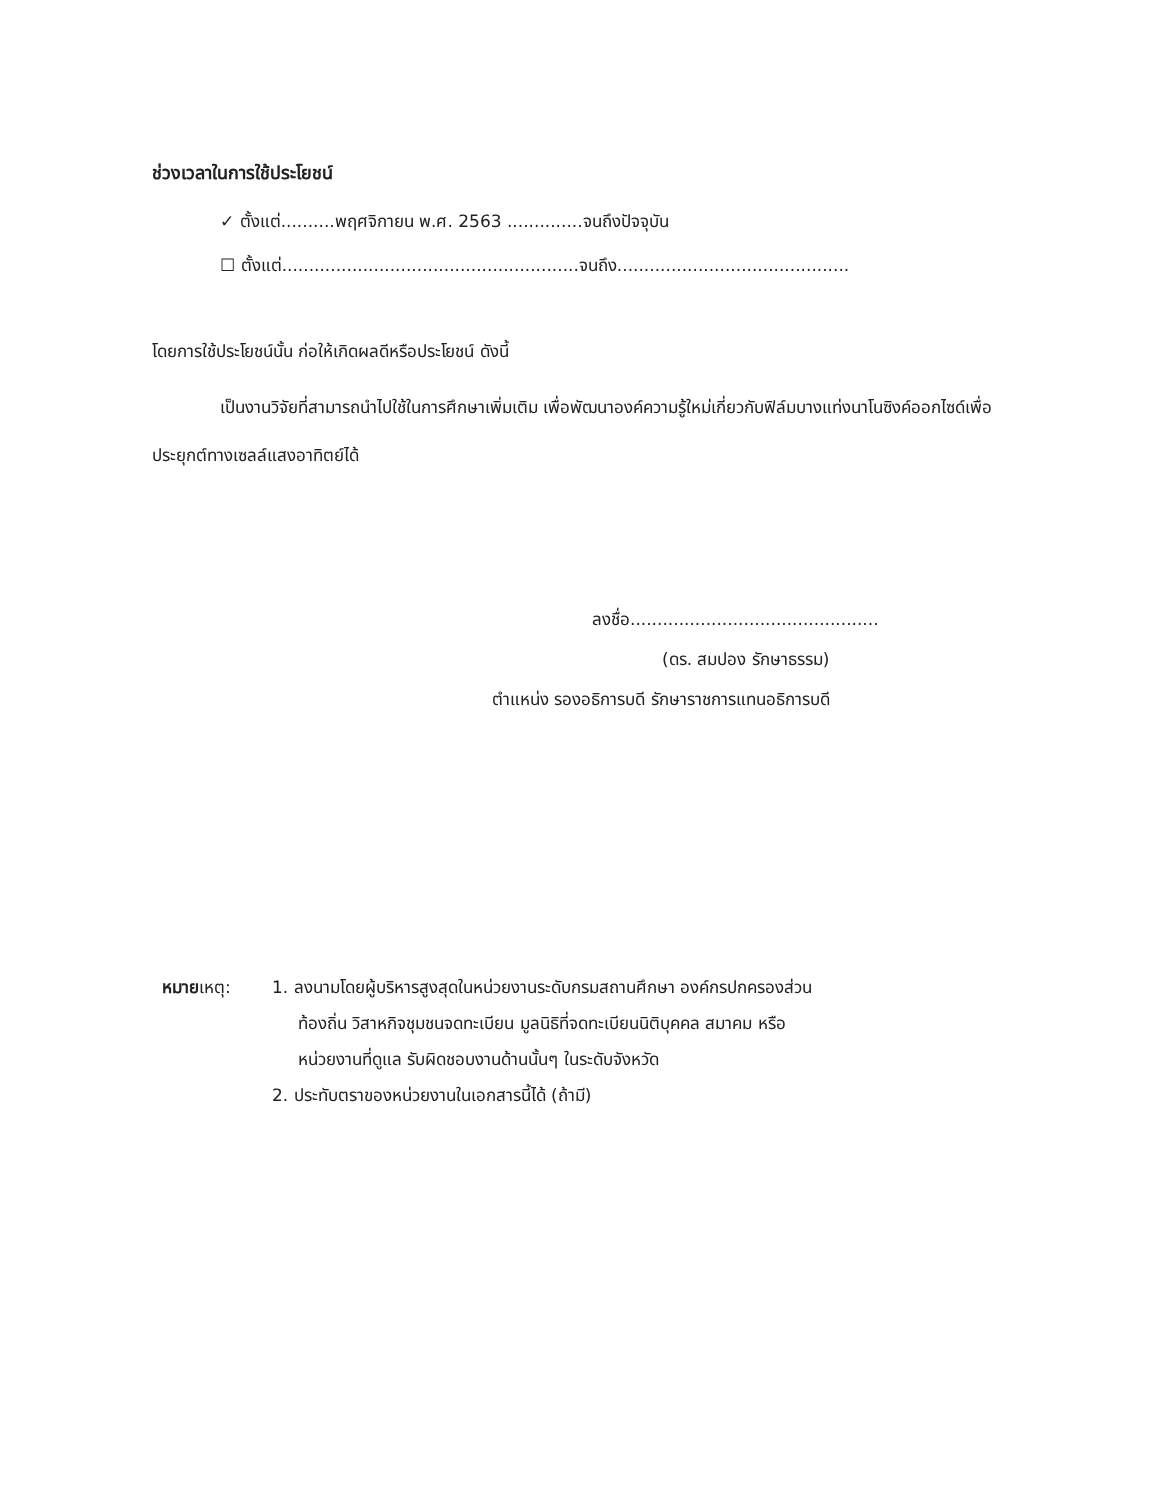ช่วงเวลาในการใช้ประโยชน์
✓ ตั้งแต่..........พฤศจิกายน พ.ศ. 2563 ..............จนถึงปัจจุบัน
☐ ตั้งแต่.......................................................จนถึง...........................................
โดยการใช้ประโยชน์นั้น ก่อให้เกิดผลดีหรือประโยชน์ ดังนี้
เป็นงานวิจัยที่สามารถนำไปใช้ในการศึกษาเพิ่มเติม เพื่อพัฒนาองค์ความรู้ใหม่เกี่ยวกับฟิล์มบางแท่งนาโนซิงค์ออกไซด์เพื่อประยุกต์ทางเซลล์แสงอาทิตย์ได้
ลงชื่อ..............................................
(ดร. สมปอง รักษาธรรม)
ตำแหน่ง รองอธิการบดี รักษาราชการแทนอธิการบดี
หมายเหตุ: 1. ลงนามโดยผู้บริหารสูงสุดในหน่วยงานระดับกรมสถานศึกษา องค์กรปกครองส่วน
ท้องถิ่น วิสาหกิจชุมชนจดทะเบียน มูลนิธิที่จดทะเบียนนิติบุคคล สมาคม หรือ
หน่วยงานที่ดูแล รับผิดชอบงานด้านนั้นๆ ในระดับจังหวัด
2. ประทับตราของหน่วยงานในเอกสารนี้ได้ (ถ้ามี)